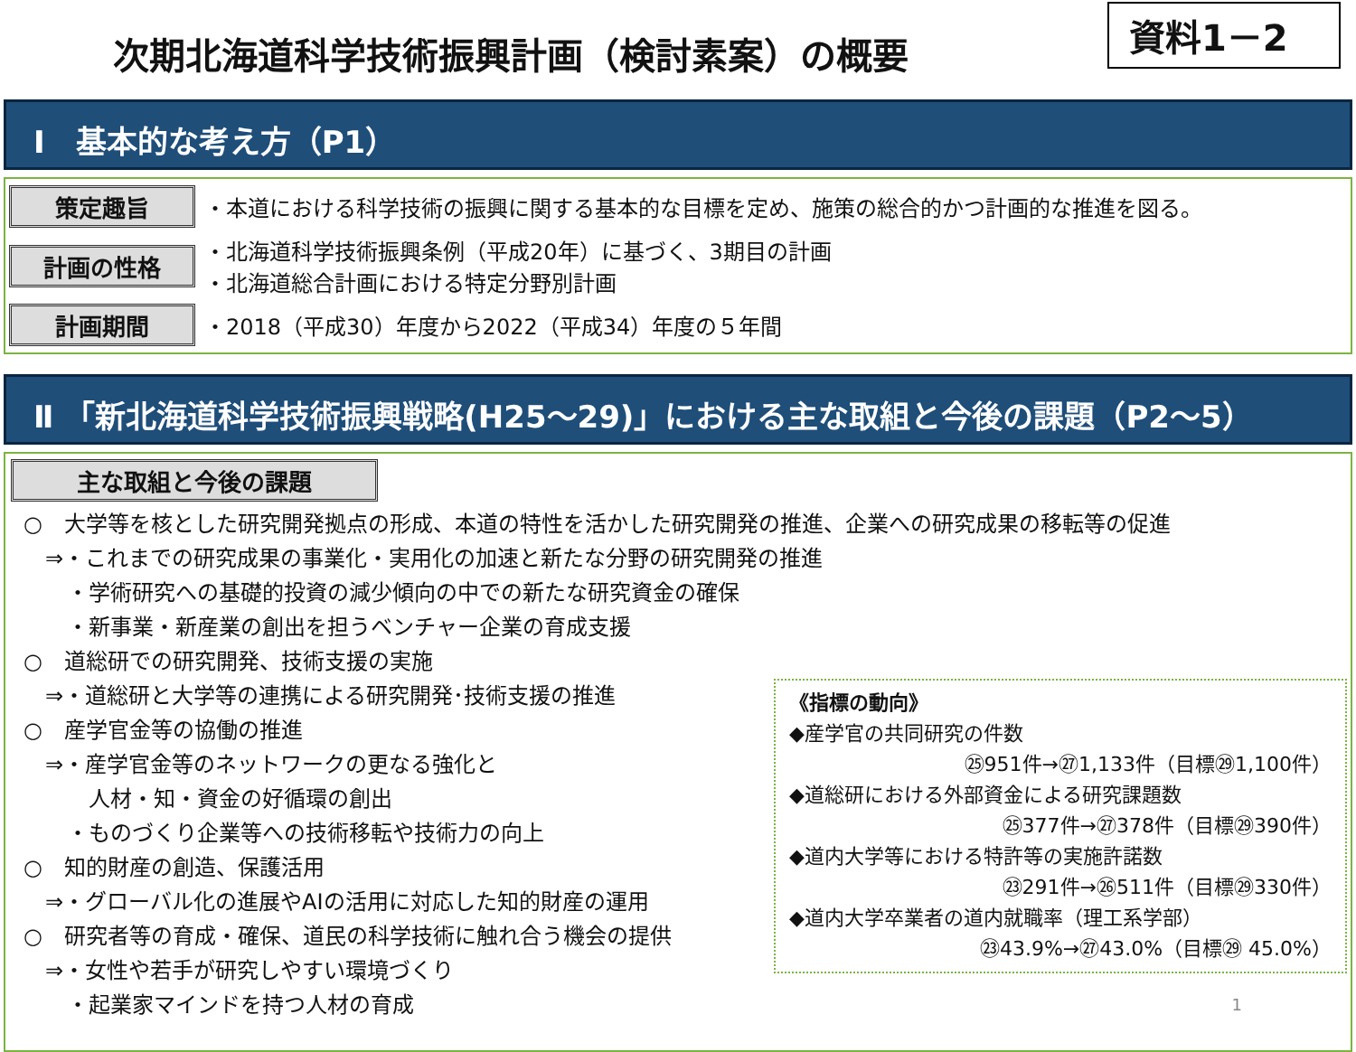次期北海道科学技術振興計画（検討素案）の概要
資料1－2
Ⅰ　基本的な考え方（P1）
策定趣旨
・本道における科学技術の振興に関する基本的な目標を定め、施策の総合的かつ計画的な推進を図る。
計画の性格
・北海道科学技術振興条例（平成20年）に基づく、3期目の計画
・北海道総合計画における特定分野別計画
計画期間
・2018（平成30）年度から2022（平成34）年度の５年間
Ⅱ 「新北海道科学技術振興戦略(H25～29)」における主な取組と今後の課題（P2～5）
主な取組と今後の課題
○　大学等を核とした研究開発拠点の形成、本道の特性を活かした研究開発の推進、企業への研究成果の移転等の促進
　⇒・これまでの研究成果の事業化・実用化の加速と新たな分野の研究開発の推進
　　・学術研究への基礎的投資の減少傾向の中での新たな研究資金の確保
　　・新事業・新産業の創出を担うベンチャー企業の育成支援
○　道総研での研究開発、技術支援の実施
《指標の動向》
◆産学官の共同研究の件数
㉕951件→㉗1,133件（目標㉙1,100件）
◆道総研における外部資金による研究課題数
㉕377件→㉗378件（目標㉙390件）
◆道内大学等における特許等の実施許諾数
㉓291件→㉖511件（目標㉙330件）
◆道内大学卒業者の道内就職率（理工系学部）
㉓43.9%→㉗43.0%（目標㉙ 45.0%）
　⇒・道総研と大学等の連携による研究開発･技術支援の推進
○　産学官金等の協働の推進
　⇒・産学官金等のネットワークの更なる強化と
　　　人材・知・資金の好循環の創出
　　・ものづくり企業等への技術移転や技術力の向上
○　知的財産の創造、保護活用
　⇒・グローバル化の進展やAIの活用に対応した知的財産の運用
○　研究者等の育成・確保、道民の科学技術に触れ合う機会の提供
　⇒・女性や若手が研究しやすい環境づくり
　　・起業家マインドを持つ人材の育成 1